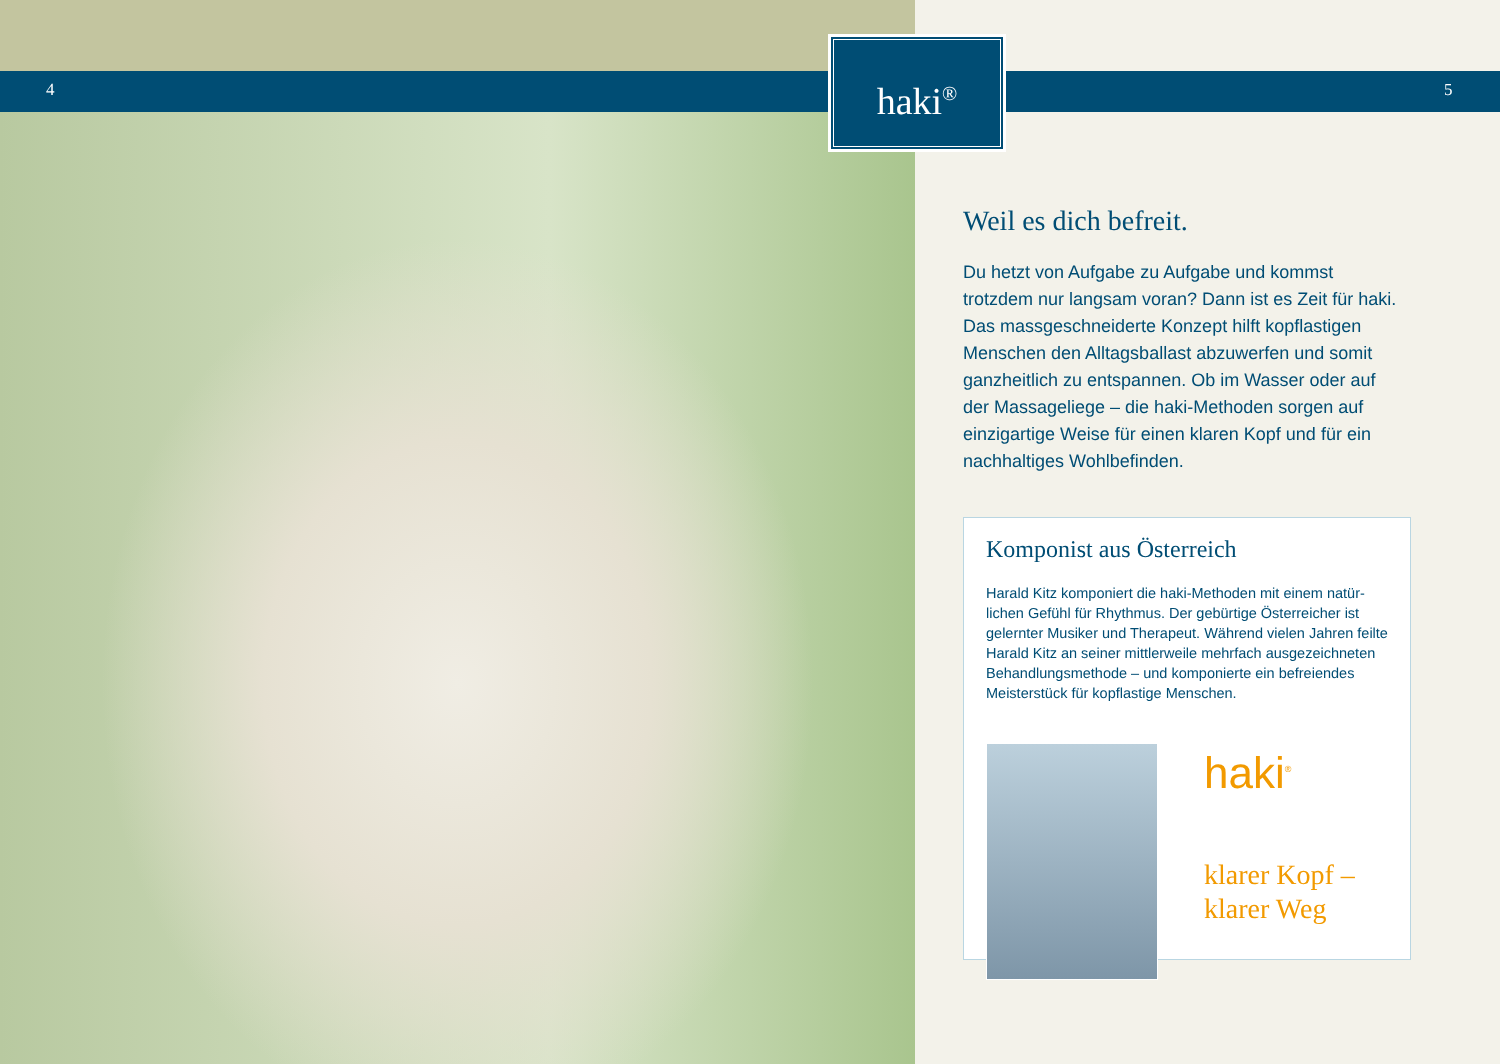4 5
haki<sup>®</sup>
Weil es dich befreit.
Du hetzt von Aufgabe zu Aufgabe und kommst trotzdem nur langsam voran? Dann ist es Zeit für haki. Das mass­geschneiderte Konzept hilft kopflastigen Menschen den Alltagsballast abzuwerfen und somit ganzheitlich zu ent­spannen. Ob im Wasser oder auf der Massageliege – die haki-Methoden sorgen auf einzigartige Weise für einen klaren Kopf und für ein nachhaltiges Wohlbefinden.
Komponist aus Österreich
Harald Kitz komponiert die haki-Methoden mit einem natür­lichen Gefühl für Rhythmus. Der gebürtige Österreicher ist gelernter Musiker und Therapeut. Während vielen Jahren feilte Harald Kitz an seiner mittlerweile mehrfach ausgezeichneten Behandlungsmethode – und komponierte ein befreiendes Meisterstück für kopflastige Menschen.
haki<sup>®</sup>
klarer Kopf –
klarer Weg